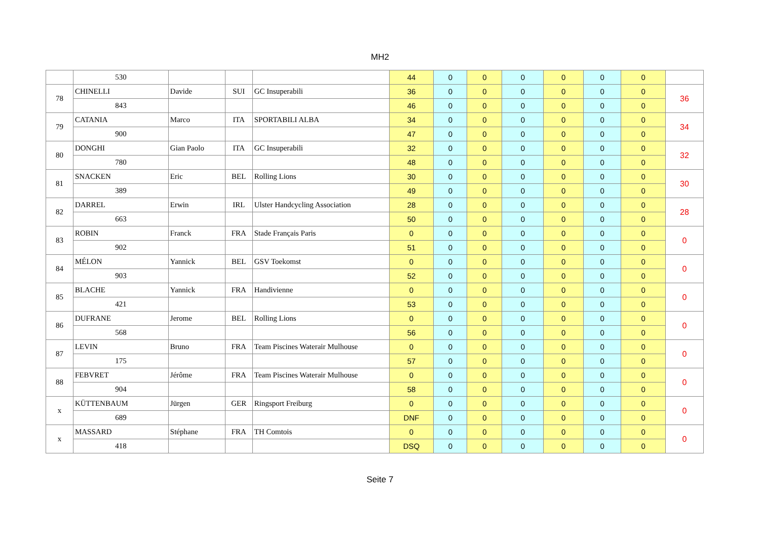MH2
| | 530 | | | | 44 | 0 | 0 | 0 | 0 | 0 | 0 | |
| 78 | CHINELLI | Davide | SUI | GC Insuperabili | 36 | 0 | 0 | 0 | 0 | 0 | 0 | 36 |
| | 843 | | | | 46 | 0 | 0 | 0 | 0 | 0 | 0 | |
| 79 | CATANIA | Marco | ITA | SPORTABILI ALBA | 34 | 0 | 0 | 0 | 0 | 0 | 0 | 34 |
| | 900 | | | | 47 | 0 | 0 | 0 | 0 | 0 | 0 | |
| 80 | DONGHI | Gian Paolo | ITA | GC Insuperabili | 32 | 0 | 0 | 0 | 0 | 0 | 0 | 32 |
| | 780 | | | | 48 | 0 | 0 | 0 | 0 | 0 | 0 | |
| 81 | SNACKEN | Eric | BEL | Rolling Lions | 30 | 0 | 0 | 0 | 0 | 0 | 0 | 30 |
| | 389 | | | | 49 | 0 | 0 | 0 | 0 | 0 | 0 | |
| 82 | DARREL | Erwin | IRL | Ulster Handcycling Association | 28 | 0 | 0 | 0 | 0 | 0 | 0 | 28 |
| | 663 | | | | 50 | 0 | 0 | 0 | 0 | 0 | 0 | |
| 83 | ROBIN | Franck | FRA | Stade Français Paris | 0 | 0 | 0 | 0 | 0 | 0 | 0 | 0 |
| | 902 | | | | 51 | 0 | 0 | 0 | 0 | 0 | 0 | |
| 84 | MÉLON | Yannick | BEL | GSV Toekomst | 0 | 0 | 0 | 0 | 0 | 0 | 0 | 0 |
| | 903 | | | | 52 | 0 | 0 | 0 | 0 | 0 | 0 | |
| 85 | BLACHE | Yannick | FRA | Handivienne | 0 | 0 | 0 | 0 | 0 | 0 | 0 | 0 |
| | 421 | | | | 53 | 0 | 0 | 0 | 0 | 0 | 0 | |
| 86 | DUFRANE | Jerome | BEL | Rolling Lions | 0 | 0 | 0 | 0 | 0 | 0 | 0 | 0 |
| | 568 | | | | 56 | 0 | 0 | 0 | 0 | 0 | 0 | |
| 87 | LEVIN | Bruno | FRA | Team Piscines Waterair Mulhouse | 0 | 0 | 0 | 0 | 0 | 0 | 0 | 0 |
| | 175 | | | | 57 | 0 | 0 | 0 | 0 | 0 | 0 | |
| 88 | FEBVRET | Jérôme | FRA | Team Piscines Waterair Mulhouse | 0 | 0 | 0 | 0 | 0 | 0 | 0 | 0 |
| | 904 | | | | 58 | 0 | 0 | 0 | 0 | 0 | 0 | |
| x | KÜTTENBAUM | Jürgen | GER | Ringsport Freiburg | 0 | 0 | 0 | 0 | 0 | 0 | 0 | 0 |
| | 689 | | | | DNF | 0 | 0 | 0 | 0 | 0 | 0 | |
| x | MASSARD | Stéphane | FRA | TH Comtois | 0 | 0 | 0 | 0 | 0 | 0 | 0 | 0 |
| | 418 | | | | DSQ | 0 | 0 | 0 | 0 | 0 | 0 | |
Seite 7